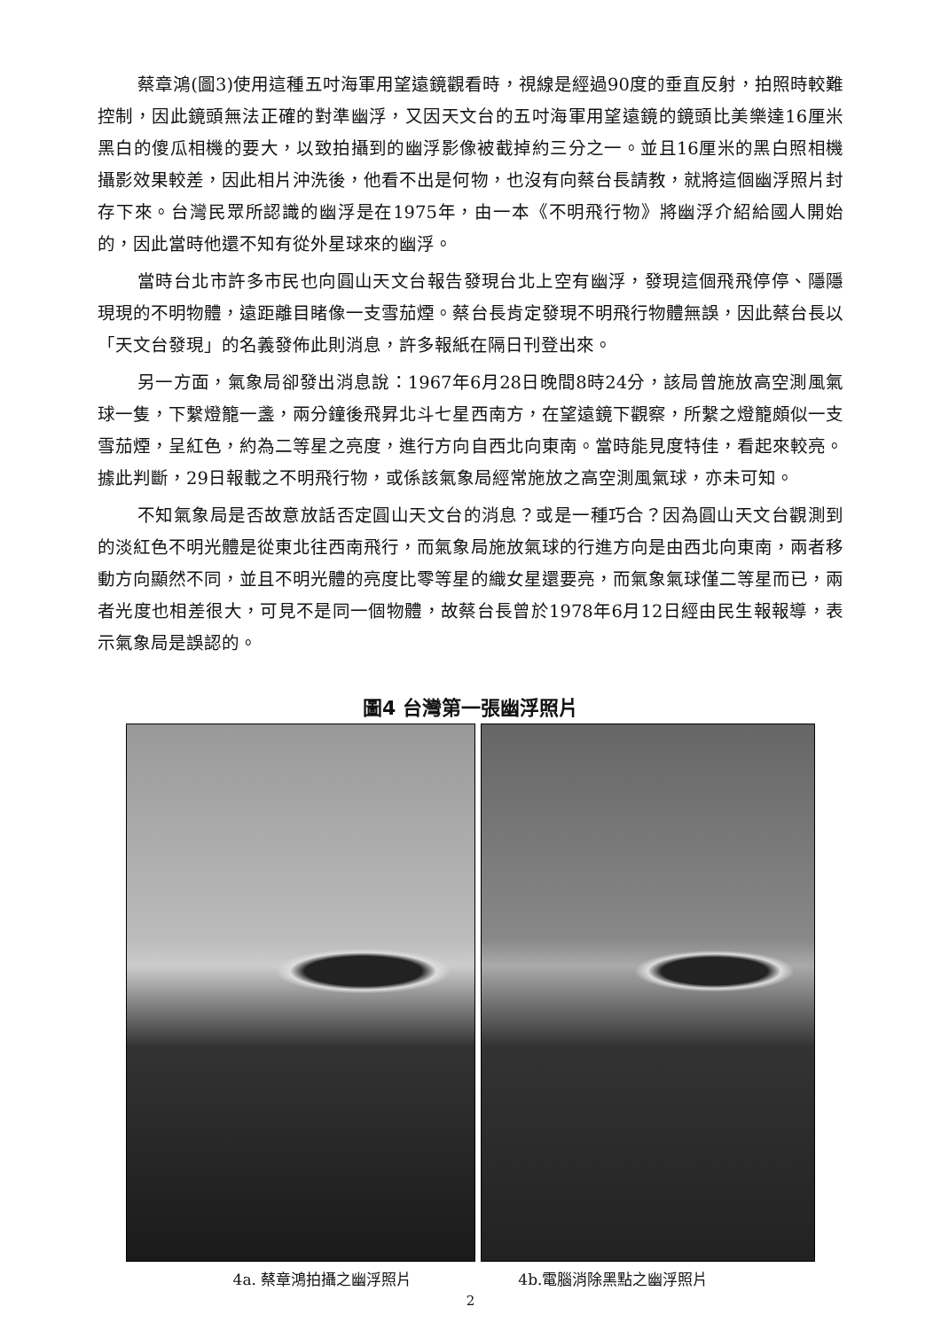蔡章鴻(圖3)使用這種五吋海軍用望遠鏡觀看時，視線是經過90度的垂直反射，拍照時較難控制，因此鏡頭無法正確的對準幽浮，又因天文台的五吋海軍用望遠鏡的鏡頭比美樂達16厘米黑白的傻瓜相機的要大，以致拍攝到的幽浮影像被截掉約三分之一。並且16厘米的黑白照相機攝影效果較差，因此相片沖洗後，他看不出是何物，也沒有向蔡台長請教，就將這個幽浮照片封存下來。台灣民眾所認識的幽浮是在1975年，由一本《不明飛行物》將幽浮介紹給國人開始的，因此當時他還不知有從外星球來的幽浮。
當時台北市許多市民也向圓山天文台報告發現台北上空有幽浮，發現這個飛飛停停、隱隱現現的不明物體，遠距離目睹像一支雪茄煙。蔡台長肯定發現不明飛行物體無誤，因此蔡台長以「天文台發現」的名義發佈此則消息，許多報紙在隔日刊登出來。
另一方面，氣象局卻發出消息說：1967年6月28日晚間8時24分，該局曾施放高空測風氣球一隻，下繫燈籠一盞，兩分鐘後飛昇北斗七星西南方，在望遠鏡下觀察，所繫之燈籠頗似一支雪茄煙，呈紅色，約為二等星之亮度，進行方向自西北向東南。當時能見度特佳，看起來較亮。據此判斷，29日報載之不明飛行物，或係該氣象局經常施放之高空測風氣球，亦未可知。
不知氣象局是否故意放話否定圓山天文台的消息？或是一種巧合？因為圓山天文台觀測到的淡紅色不明光體是從東北往西南飛行，而氣象局施放氣球的行進方向是由西北向東南，兩者移動方向顯然不同，並且不明光體的亮度比零等星的織女星還要亮，而氣象氣球僅二等星而已，兩者光度也相差很大，可見不是同一個物體，故蔡台長曾於1978年6月12日經由民生報報導，表示氣象局是誤認的。
圖4 台灣第一張幽浮照片
4a. 蔡章鴻拍攝之幽浮照片 4b.電腦消除黑點之幽浮照片
2